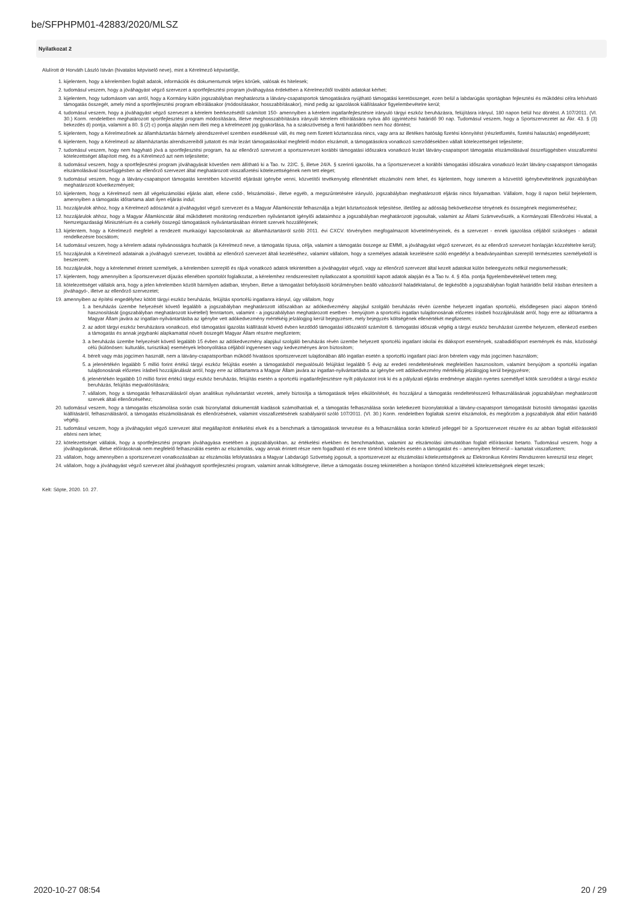be/SFPHPM01-42883/2020/MLSZ
Nyilatkozat 2
Alulírott dr Horváth László István (hivatalos képviselő neve), mint a Kérelmező képviselője,
1. kijelentem, hogy a kérelemben foglalt adatok, információk és dokumentumok teljes körűek, valósak és hitelesek;
2. tudomásul veszem, hogy a jóváhagyást végző szervezet a sportfejlesztési program jóváhagyása érdekében a Kérelmezőtől további adatokat kérhet;
3. kijelentem, hogy tudomásom van arról, hogy a Kormány külön jogszabályban meghatározta a látvány-csapatsportok támogatására nyújtható támogatási keretösszeget, ezen belül a labdarúgás sportágban fejlesztési és működési célra lehívható támogatás összegét, amely mind a sportfejlesztési program elbírálásakor (módosításakor, hosszabbításakor), mind pedig az igazolások kiállításakor figyelembevételre kerül;
4. tudomásul veszem, hogy a jóváhagyást végző szervezet a kérelem beérkezésétől számított 150- amennyiben a kérelem ingatlanfejlesztésre irányuló tárgyi eszköz beruházásra, felújításra irányul, 180 napon belül hoz döntést. A 107/2011. (VI. 30.) Korm. rendeletben meghatározott sportfejlesztési program módosítására, illetve meghosszabbítására irányuló kérelem elbírálására nyitva álló ügyintézési határidő 90 nap. Tudomásul veszem, hogy a Sportszervezetet az Ákr. 43. § (3) bekezdés d) pontja, valamint a 80. § (2) c) pontja alapján nem illeti meg a kérelmezett jog gyakorlása, ha a szakszövetség a fenti határidőben nem hoz döntést;
5. kijelentem, hogy a Kérelmezőnek az államháztartás bármely alrendszerével szemben esedékessé vált, és meg nem fizetett köztartozása nincs, vagy arra az illetékes hatóság fizetési könnyítést (részletfizetés, fizetési halasztás) engedélyezett;
6. kijelentem, hogy a Kérelmező az államháztartás alrendszereiből juttatott és már lezárt támogatásokkal megfelelő módon elszámolt, a támogatásokra vonatkozó szerződésekben vállalt kötelezettségeit teljesítette;
7. tudomásul veszem, hogy nem hagyható jóvá a sportfejlesztési program, ha az ellenőrző szervezet a sportszervezet korábbi támogatási időszakra vonatkozó lezárt látvány-csapatsport támogatás elszámolásával összefüggésben visszafizetési kötelezettséget állapított meg, és a Kérelmező azt nem teljesítette;
8. tudomásul veszem, hogy a sportfejlesztési program jóváhagyását követően nem állítható ki a Tao. tv. 22/C. §, illetve 24/A. § szerinti igazolás, ha a Sportszervezet a korábbi támogatási időszakra vonatkozó lezárt látvány-csapatsport támogatás elszámolásával összefüggésben az ellenőrző szervezet által meghatározott visszafizetési kötelezettségének nem tett eleget;
9. tudomásul veszem, hogy a látvány-csapatsport támogatás keretében közvetítő eljárását igénybe venni, közvetítői tevékenység ellenértékét elszámolni nem lehet, és kijelentem, hogy ismerem a közvetítő igénybevételének jogszabályban meghatározott következményeit;
10. kijelentem, hogy a Kérelmező nem áll végelszámolási eljárás alatt, ellene csőd-, felszámolási-, illetve egyéb, a megszűntetésére irányuló, jogszabályban meghatározott eljárás nincs folyamatban. Vállalom, hogy 8 napon belül bejelentem, amennyiben a támogatás időtartama alatt ilyen eljárás indul;
11. hozzájárulok ahhoz, hogy a Kérelmező adószámát a jóváhagyást végző szervezet és a Magyar Államkincstár felhasználja a lejárt köztartozások teljesítése, illetőleg az adósság bekövetkezése tényének és összegének megismeréséhez;
12. hozzájárulok ahhoz, hogy a Magyar Államkincstár által működtetett monitoring rendszerben nyilvántartott igénylői adataimhoz a jogszabályban meghatározott jogosultak, valamint az Állami Számvevőszék, a Kormányzati Ellenőrzési Hivatal, a Nemzetgazdasági Minisztérium és a csekély összegű támogatások nyilvántartásában érintett szervek hozzáférjenek;
13. kijelentem, hogy a Kérelmező megfelel a rendezett munkaügyi kapcsolatoknak az államháztartásról szóló 2011. évi CXCV. törvényben megfogalmazott követelményeinek, és a szervezet - ennek igazolása céljából szükséges - adatait rendelkezésre bocsátom;
14. tudomásul veszem, hogy a kérelem adatai nyilvánosságra hozhatók (a Kérelmező neve, a támogatás típusa, célja, valamint a támogatás összege az EMMI, a jóváhagyást végző szervezet, és az ellenőrző szervezet honlapján közzétételre kerül);
15. hozzájárulok a Kérelmező adatainak a jóváhagyó szervezet, továbbá az ellenőrző szervezet általi kezeléséhez, valamint vállalom, hogy a személyes adataik kezelésére szóló engedélyt a beadványaimban szereplő természetes személyektől is beszerzem;
16. hozzájárulok, hogy a kérelemmel érintett személyek, a kérelemben szereplő és rájuk vonatkozó adatok tekintetében a jóváhagyást végző, vagy az ellenőrző szervezet által kezelt adatokat külön beleegyezés nélkül megismerhessék;
17. kijelentem, hogy amennyiben a Sportszervezet díjazás ellenében sportolót foglalkoztat, a kérelemhez rendszeresített nyilatkozatot a sportolótól kapott adatok alapján és a Tao tv. 4. § 40a. pontja figyelembevételével tettem meg;
18. kötelezettséget vállalok arra, hogy a jelen kérelemben közölt bármilyen adatban, tényben, illetve a támogatást befolyásoló körülményben beálló változásról haladéktalanul, de legkésőbb a jogszabályban foglalt határidőn belül írásban értesítem a jóváhagyó-, illetve az ellenőrző szervezetet;
19. amennyiben az építési engedélyhez kötött tárgyi eszköz beruházás, felújítás sportcélú ingatlanra irányul, úgy vállalom, hogy
1. a beruházás üzembe helyezését követő legalább a jogszabályban meghatározott időszakban az adókedvezmény alapjául szolgáló beruházás révén üzembe helyezett ingatlan sportcélú, elsődlegesen piaci alapon történő hasznosítását (jogszabályban meghatározott kivétellel) fenntartom, valamint - a jogszabályban meghatározott esetben - benyújtom a sportcélú ingatlan tulajdonosának előzetes írásbeli hozzájárulását arról, hogy erre az időtartamra a Magyar Állam javára az ingatlan-nyilvántartásba az igénybe vett adókedvezmény mértékéig jelzálogjog kerül bejegyzésre, mely bejegyzés költségének ellenértékét megfizetem;
2. az adott tárgyi eszköz beruházásra vonatkozó, első támogatási igazolás kiállítását követő évben kezdődő támogatási időszaktól számított 6. támogatási időszak végéig a tárgyi eszköz beruházást üzembe helyezem, ellenkező esetben a támogatás és annak jegybanki alapkamattal növelt összegét Magyar Állam részére megfizetem;
3. a beruházás üzembe helyezését követő legalább 15 évben az adókedvezmény alapjául szolgáló beruházás révén üzembe helyezett sportcélú ingatlant iskolai és diáksport események, szabadidősport események és más, közösségi célú (különösen: kulturális, turisztikai) események lebonyolítása céljából ingyenesen vagy kedvezményes áron biztosítom;
4. bérelt vagy más jogcímen használt, nem a látvány-csapatsportban működő hivatásos sportszervezet tulajdonában álló ingatlan esetén a sportcélú ingatlant piaci áron bérelem vagy más jogcímen használom;
5. a jelenértékén legalább 5 millió forint értékű tárgyi eszköz felújítás esetén a támogatásból megvalósuló felújítást legalább 5 évig az eredeti rendeltetésének megfelelően hasznosítom, valamint benyújtom a sportcélú ingatlan tulajdonosának előzetes írásbeli hozzájárulását arról, hogy erre az időtartamra a Magyar Állam javára az ingatlan-nyilvántartásba az igénybe vett adókedvezmény mértékéig jelzálogjog kerül bejegyzésre;
6. jelenértékén legalább 10 millió forint értékű tárgyi eszköz beruházás, felújítás esetén a sportcélú ingatlanfejlesztésre nyílt pályázatot írok ki és a pályázati eljárás eredménye alapján nyertes személlyel kötök szerződést a tárgyi eszköz beruházás, felújítás megvalósítására;
7. vállalom, hogy a támogatás felhasználásáról olyan analitikus nyilvántartást vezetek, amely biztosítja a támogatások teljes elkülönítését, és hozzájárul a támogatás rendeltetésszerű felhasználásának jogszabályban meghatározott szervek általi ellenőrzéséhez;
20. tudomásul veszem, hogy a támogatás elszámolása során csak bizonylattal dokumentált kiadások számolhatóak el, a támogatás felhasználása során keletkezett bizonylatokkal a látvány-csapatsport támogatását biztosító támogatási igazolás kiállításáról, felhasználásáról, a támogatás elszámolásának és ellenőrzésének, valamint visszafizetésének szabályairól szóló 107/2011. (VI. 30.) Korm. rendeletben foglaltak szerint elszámolok, és megőrzöm a jogszabályok által előírt határidő végéig.
21. tudomásul veszem, hogy a jóváhagyást végző szervezet által megállapított értékelési elvek és a benchmark a támogatások tervezése és a felhasználása során kötelező jelleggel bír a Sportszervezet részére és az abban foglalt előírásoktól eltérni nem lehet;
22. kötelezettséget vállalok, hogy a sportfejlesztési program jóváhagyása esetében a jogszabályokban, az értékelési elvekben és benchmarkban, valamint az elszámolási útmutatóban foglalt előírásokat betarto. Tudomásul veszem, hogy a jóváhagyásnak, illetve előírásoknak nem megfelelő felhasználás esetén az elszámolás, vagy annak érintett része nem fogadható el és erre történő kötelezés esetén a támogatást és – amennyiben felmerül – kamatait visszafizetem;
23. vállalom, hogy amennyiben a sportszervezet vonatkozásában az elszámolás lefolytatására a Magyar Labdarúgó Szövetség jogosult, a sportszervezet az elszámolási kötelezettségének az Elektronikus Kérelmi Rendszeren keresztül tesz eleget;
24. vállalom, hogy a jóváhagyást végző szervezet által jóváhagyott sportfejlesztési program, valamint annak költségterve, illetve a támogatás összeg tekintetében a honlapon történő közzétételi kötelezettségnek eleget teszek;
Kelt: Söpte, 2020. 10. 27.
2020-10-27 08:54 20 / 29